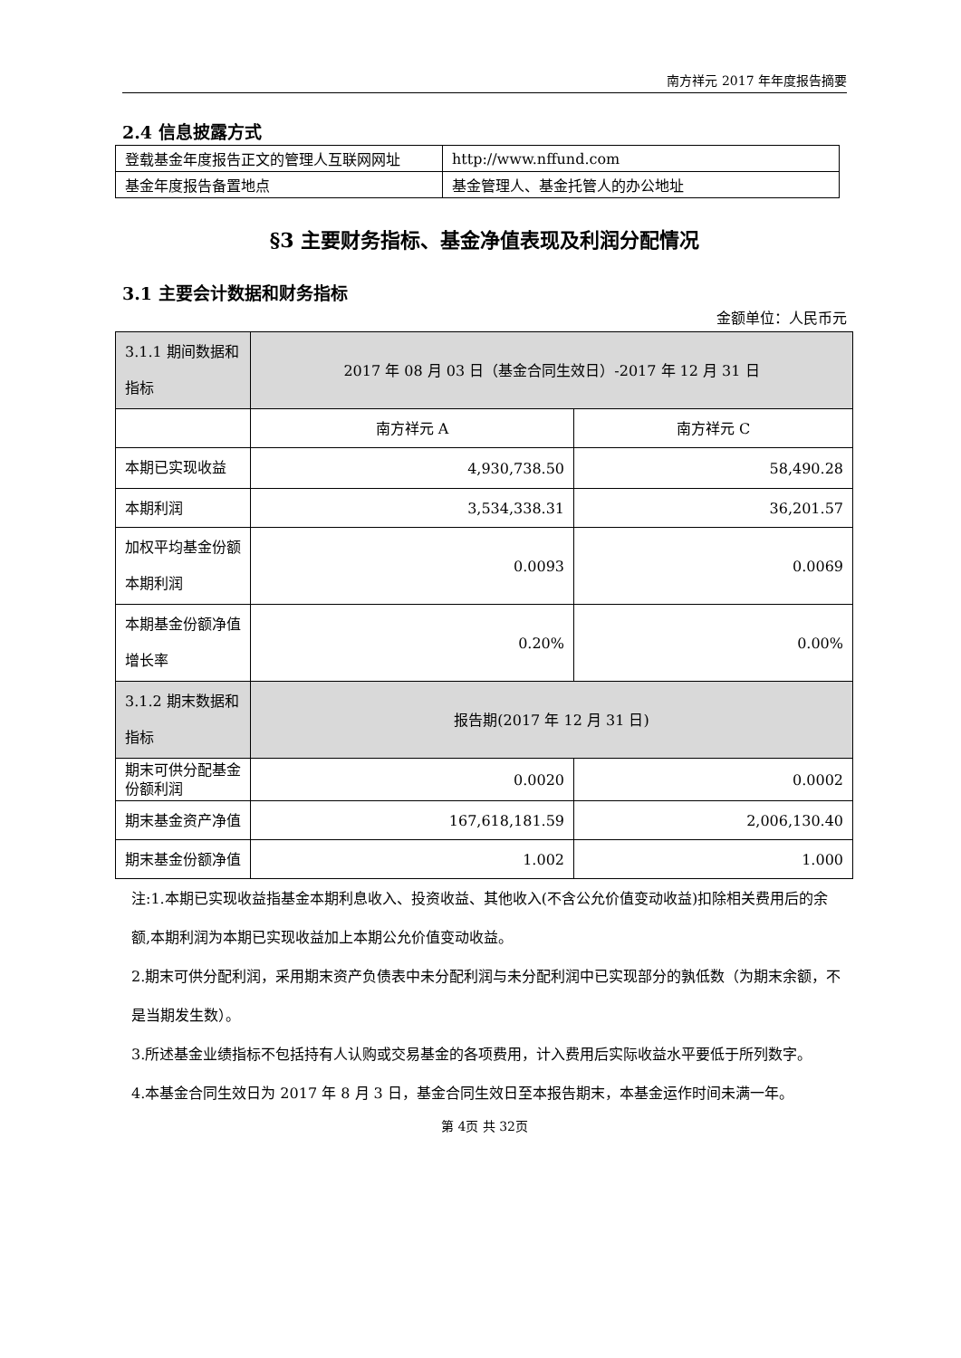南方祥元 2017 年年度报告摘要
2.4 信息披露方式
| 登载基金年度报告正文的管理人互联网网址 | http://www.nffund.com |
| 基金年度报告备置地点 | 基金管理人、基金托管人的办公地址 |
§3 主要财务指标、基金净值表现及利润分配情况
3.1 主要会计数据和财务指标
金额单位：人民币元
| 3.1.1 期间数据和指标 | 2017 年 08 月 03 日（基金合同生效日）-2017 年 12 月 31 日 | |
| | 南方祥元 A | 南方祥元 C |
| 本期已实现收益 | 4,930,738.50 | 58,490.28 |
| 本期利润 | 3,534,338.31 | 36,201.57 |
| 加权平均基金份额本期利润 | 0.0093 | 0.0069 |
| 本期基金份额净值增长率 | 0.20% | 0.00% |
| 3.1.2 期末数据和指标 | 报告期(2017 年 12 月 31 日) | |
| 期末可供分配基金份额利润 | 0.0020 | 0.0002 |
| 期末基金资产净值 | 167,618,181.59 | 2,006,130.40 |
| 期末基金份额净值 | 1.002 | 1.000 |
注:1.本期已实现收益指基金本期利息收入、投资收益、其他收入(不含公允价值变动收益)扣除相关费用后的余额,本期利润为本期已实现收益加上本期公允价值变动收益。
2.期末可供分配利润，采用期末资产负债表中未分配利润与未分配利润中已实现部分的孰低数（为期末余额，不是当期发生数）。
3.所述基金业绩指标不包括持有人认购或交易基金的各项费用，计入费用后实际收益水平要低于所列数字。
4.本基金合同生效日为 2017 年 8 月 3 日，基金合同生效日至本报告期末，本基金运作时间未满一年。
第 4页 共 32页